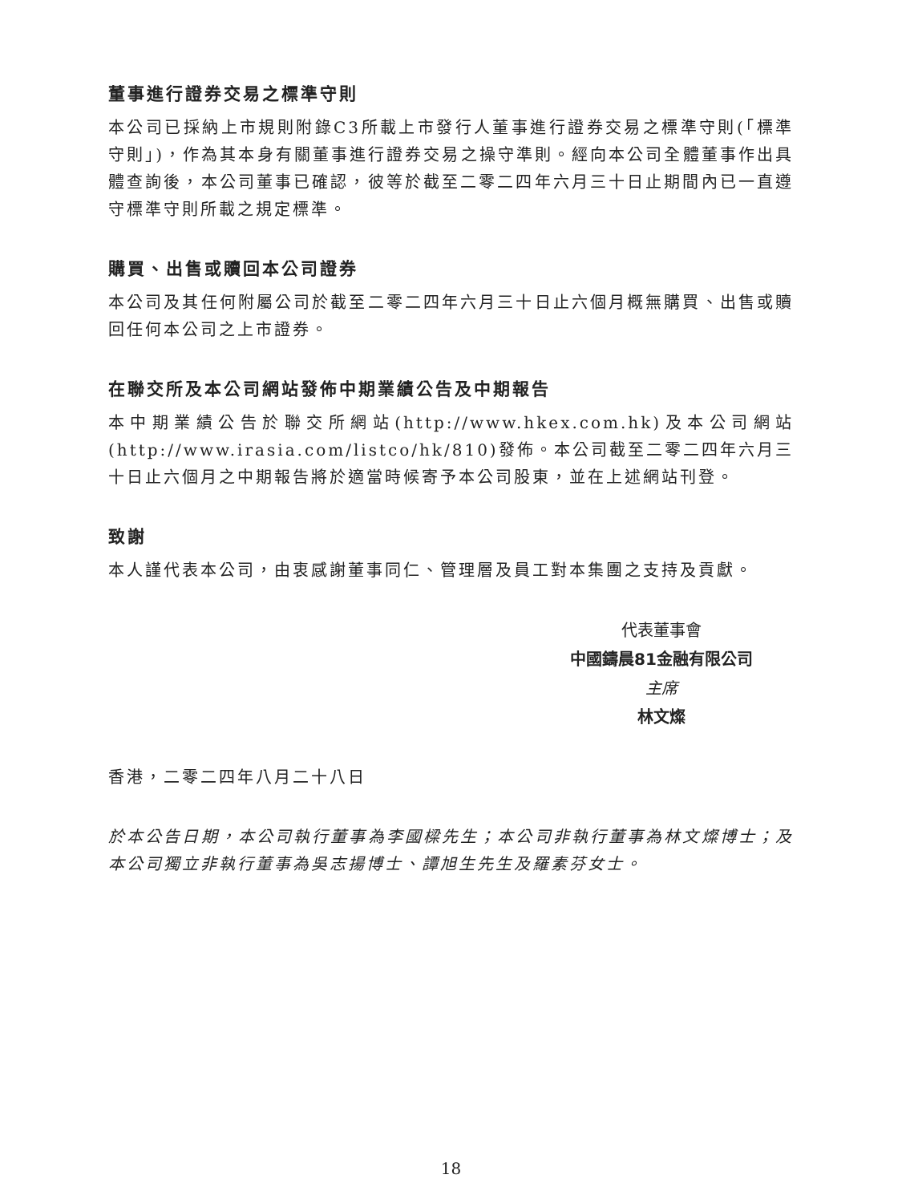董事進行證券交易之標準守則
本公司已採納上市規則附錄C3所載上市發行人董事進行證券交易之標準守則(「標準守則」)，作為其本身有關董事進行證券交易之操守準則。經向本公司全體董事作出具體查詢後，本公司董事已確認，彼等於截至二零二四年六月三十日止期間內已一直遵守標準守則所載之規定標準。
購買、出售或贖回本公司證券
本公司及其任何附屬公司於截至二零二四年六月三十日止六個月概無購買、出售或贖回任何本公司之上市證券。
在聯交所及本公司網站發佈中期業績公告及中期報告
本中期業績公告於聯交所網站(http://www.hkex.com.hk)及本公司網站(http://www.irasia.com/listco/hk/810)發佈。本公司截至二零二四年六月三十日止六個月之中期報告將於適當時候寄予本公司股東，並在上述網站刊登。
致謝
本人謹代表本公司，由衷感謝董事同仁、管理層及員工對本集團之支持及貢獻。
代表董事會
中國鑄晨81金融有限公司
主席
林文燦
香港，二零二四年八月二十八日
於本公告日期，本公司執行董事為李國樑先生；本公司非執行董事為林文燦博士；及本公司獨立非執行董事為吳志揚博士、譚旭生先生及羅素芬女士。
18